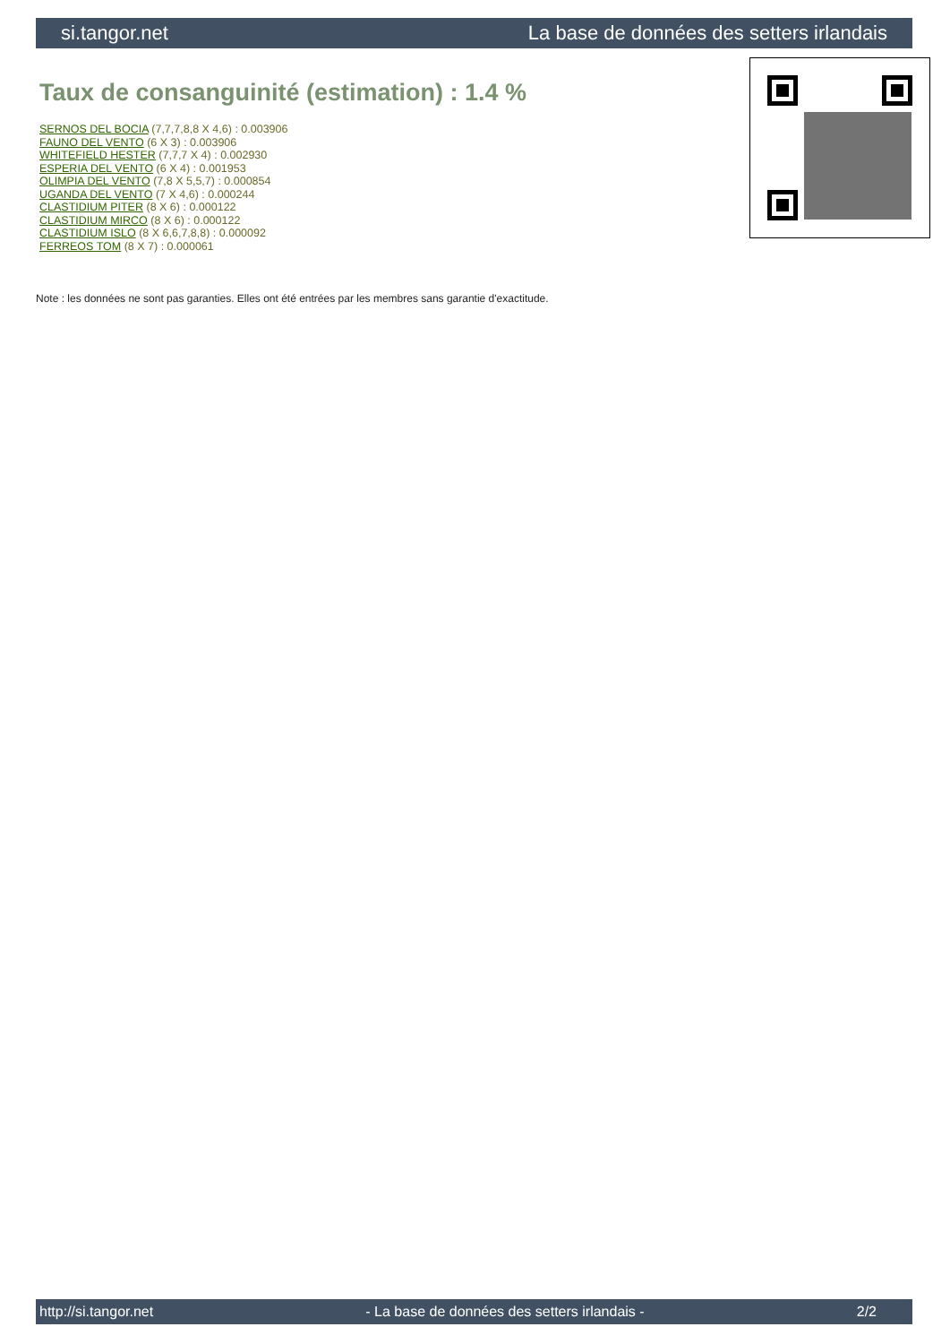si.tangor.net La base de données des setters irlandais
Taux de consanguinité (estimation) : 1.4 %
SERNOS DEL BOCIA (7,7,7,8,8 X 4,6) : 0.003906
FAUNO DEL VENTO (6 X 3) : 0.003906
WHITEFIELD HESTER (7,7,7 X 4) : 0.002930
ESPERIA DEL VENTO (6 X 4) : 0.001953
OLIMPIA DEL VENTO (7,8 X 5,5,7) : 0.000854
UGANDA DEL VENTO (7 X 4,6) : 0.000244
CLASTIDIUM PITER (8 X 6) : 0.000122
CLASTIDIUM MIRCO (8 X 6) : 0.000122
CLASTIDIUM ISLO (8 X 6,6,7,8,8) : 0.000092
FERREOS TOM (8 X 7) : 0.000061
Note : les données ne sont pas garanties. Elles ont été entrées par les membres sans garantie d'exactitude.
http://si.tangor.net - La base de données des setters irlandais - 2/2